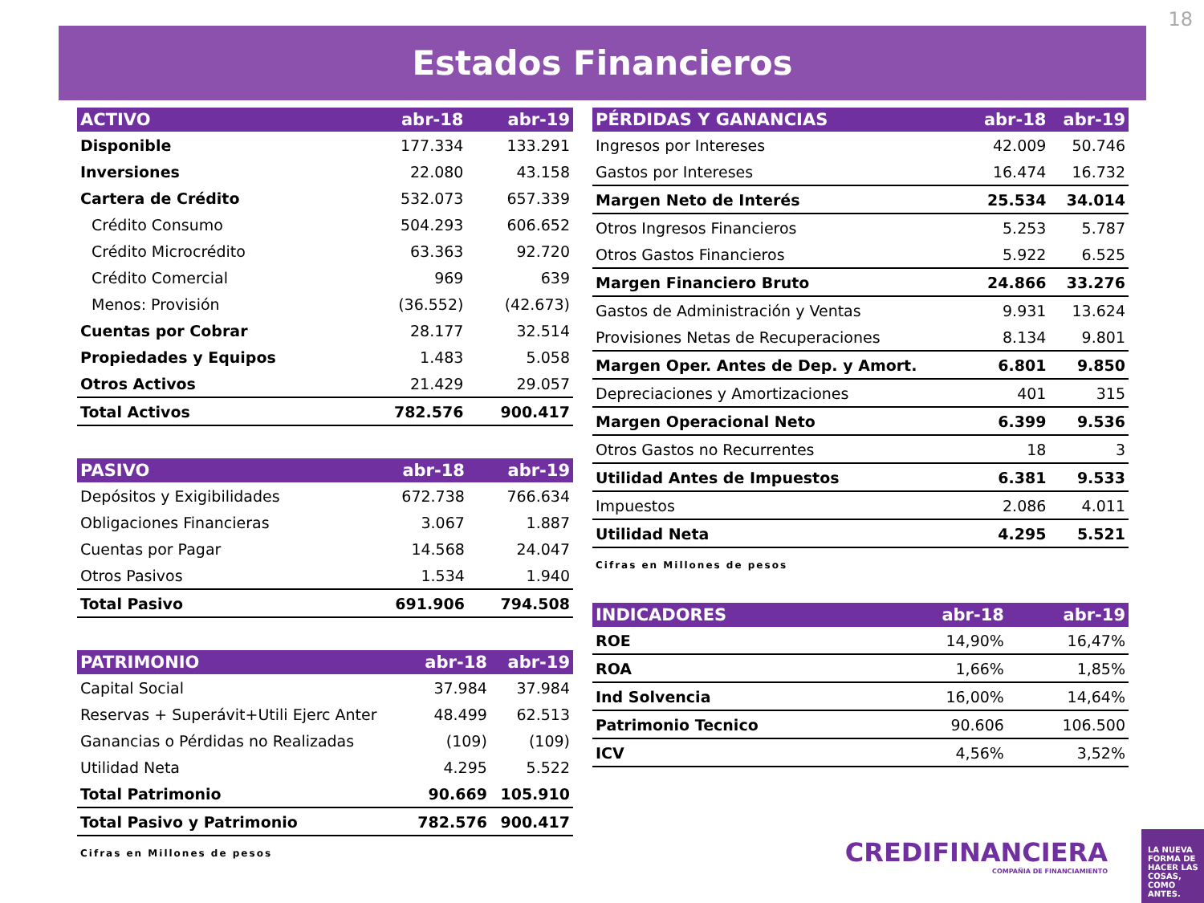18
Estados Financieros
| ACTIVO | abr-18 | abr-19 |
| --- | --- | --- |
| Disponible | 177.334 | 133.291 |
| Inversiones | 22.080 | 43.158 |
| Cartera de Crédito | 532.073 | 657.339 |
| Crédito Consumo | 504.293 | 606.652 |
| Crédito Microcrédito | 63.363 | 92.720 |
| Crédito Comercial | 969 | 639 |
| Menos: Provisión | (36.552) | (42.673) |
| Cuentas por Cobrar | 28.177 | 32.514 |
| Propiedades y Equipos | 1.483 | 5.058 |
| Otros Activos | 21.429 | 29.057 |
| Total Activos | 782.576 | 900.417 |
| PASIVO | abr-18 | abr-19 |
| --- | --- | --- |
| Depósitos y Exigibilidades | 672.738 | 766.634 |
| Obligaciones Financieras | 3.067 | 1.887 |
| Cuentas por Pagar | 14.568 | 24.047 |
| Otros Pasivos | 1.534 | 1.940 |
| Total Pasivo | 691.906 | 794.508 |
| PATRIMONIO | abr-18 | abr-19 |
| --- | --- | --- |
| Capital Social | 37.984 | 37.984 |
| Reservas + Superávit+Utili Ejerc Anter | 48.499 | 62.513 |
| Ganancias o Pérdidas no Realizadas | (109) | (109) |
| Utilidad Neta | 4.295 | 5.522 |
| Total Patrimonio | 90.669 | 105.910 |
| Total Pasivo y Patrimonio | 782.576 | 900.417 |
Cifras en Millones de pesos
| PÉRDIDAS Y GANANCIAS | abr-18 | abr-19 |
| --- | --- | --- |
| Ingresos por Intereses | 42.009 | 50.746 |
| Gastos por Intereses | 16.474 | 16.732 |
| Margen Neto de Interés | 25.534 | 34.014 |
| Otros Ingresos Financieros | 5.253 | 5.787 |
| Otros Gastos Financieros | 5.922 | 6.525 |
| Margen Financiero Bruto | 24.866 | 33.276 |
| Gastos de Administración y Ventas | 9.931 | 13.624 |
| Provisiones Netas de Recuperaciones | 8.134 | 9.801 |
| Margen Oper. Antes de Dep. y Amort. | 6.801 | 9.850 |
| Depreciaciones y Amortizaciones | 401 | 315 |
| Margen Operacional Neto | 6.399 | 9.536 |
| Otros Gastos no Recurrentes | 18 | 3 |
| Utilidad Antes de Impuestos | 6.381 | 9.533 |
| Impuestos | 2.086 | 4.011 |
| Utilidad Neta | 4.295 | 5.521 |
Cifras en Millones de pesos
| INDICADORES | abr-18 | abr-19 |
| --- | --- | --- |
| ROE | 14,90% | 16,47% |
| ROA | 1,66% | 1,85% |
| Ind Solvencia | 16,00% | 14,64% |
| Patrimonio Tecnico | 90.606 | 106.500 |
| ICV | 4,56% | 3,52% |
CREDIFINANCIERA
COMPAÑIA DE FINANCIAMIENTO
LA NUEVA FORMA DE HACER LAS COSAS, COMO ANTES.